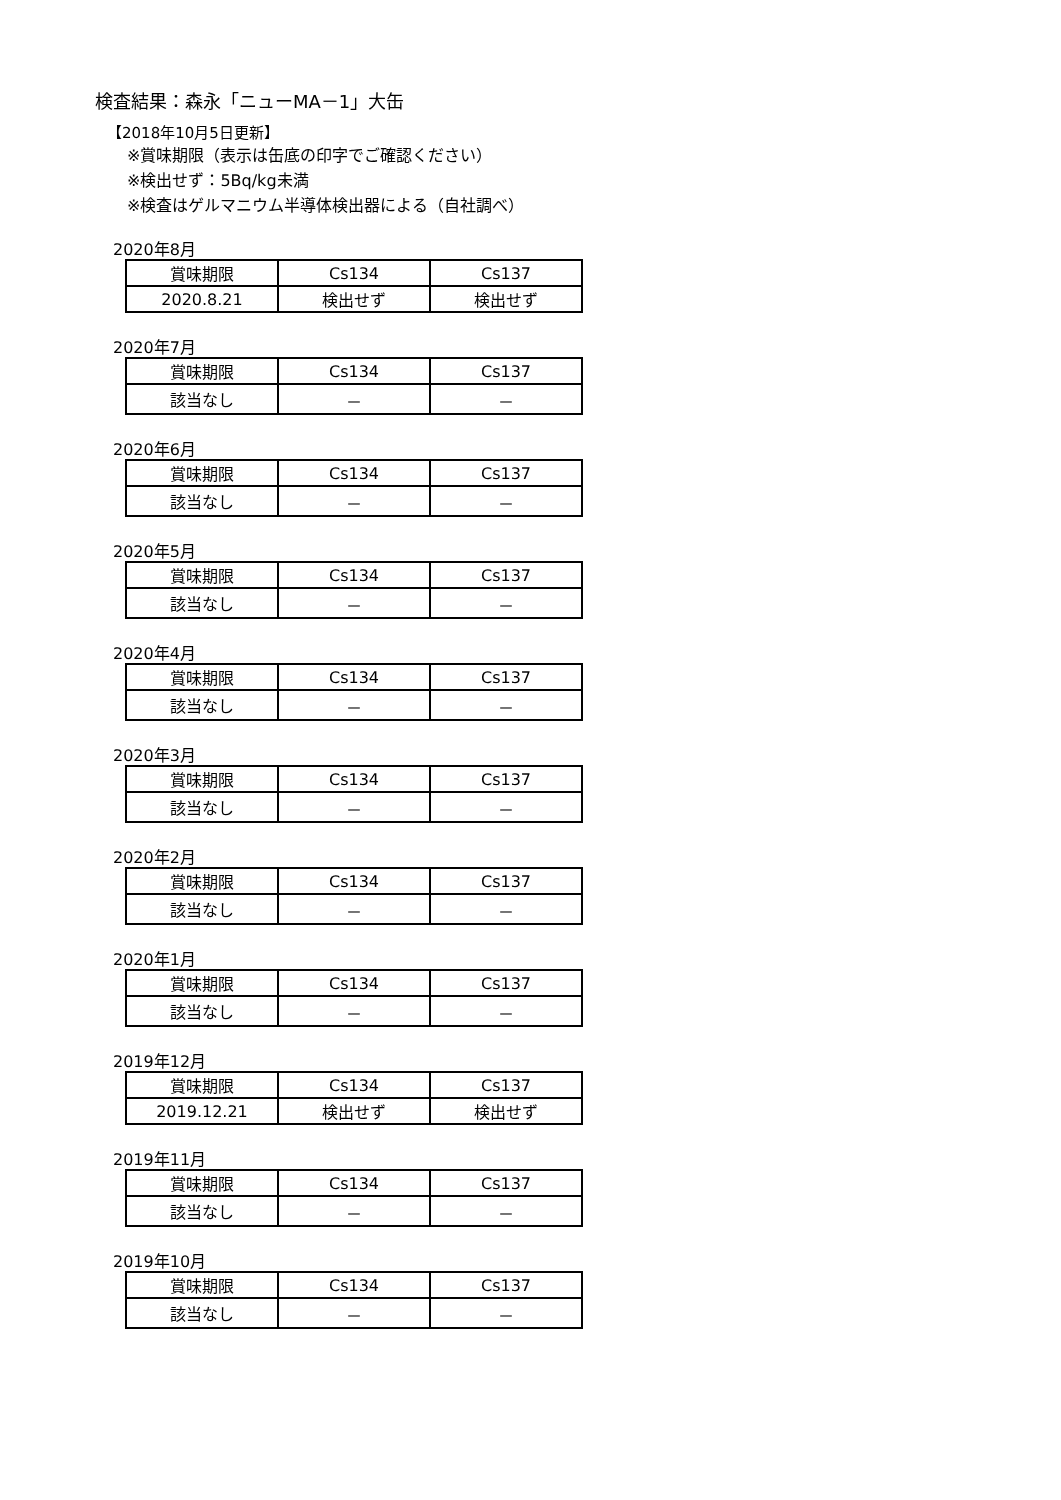検査結果：森永「ニューMA－1」大缶
【2018年10月5日更新】
※賞味期限（表示は缶底の印字でご確認ください）
※検出せず：5Bq/kg未満
※検査はゲルマニウム半導体検出器による（自社調べ）
2020年8月
| 賞味期限 | Cs134 | Cs137 |
| 2020.8.21 | 検出せず | 検出せず |
2020年7月
| 賞味期限 | Cs134 | Cs137 |
| 該当なし | － | － |
2020年6月
| 賞味期限 | Cs134 | Cs137 |
| 該当なし | － | － |
2020年5月
| 賞味期限 | Cs134 | Cs137 |
| 該当なし | － | － |
2020年4月
| 賞味期限 | Cs134 | Cs137 |
| 該当なし | － | － |
2020年3月
| 賞味期限 | Cs134 | Cs137 |
| 該当なし | － | － |
2020年2月
| 賞味期限 | Cs134 | Cs137 |
| 該当なし | － | － |
2020年1月
| 賞味期限 | Cs134 | Cs137 |
| 該当なし | － | － |
2019年12月
| 賞味期限 | Cs134 | Cs137 |
| 2019.12.21 | 検出せず | 検出せず |
2019年11月
| 賞味期限 | Cs134 | Cs137 |
| 該当なし | － | － |
2019年10月
| 賞味期限 | Cs134 | Cs137 |
| 該当なし | － | － |